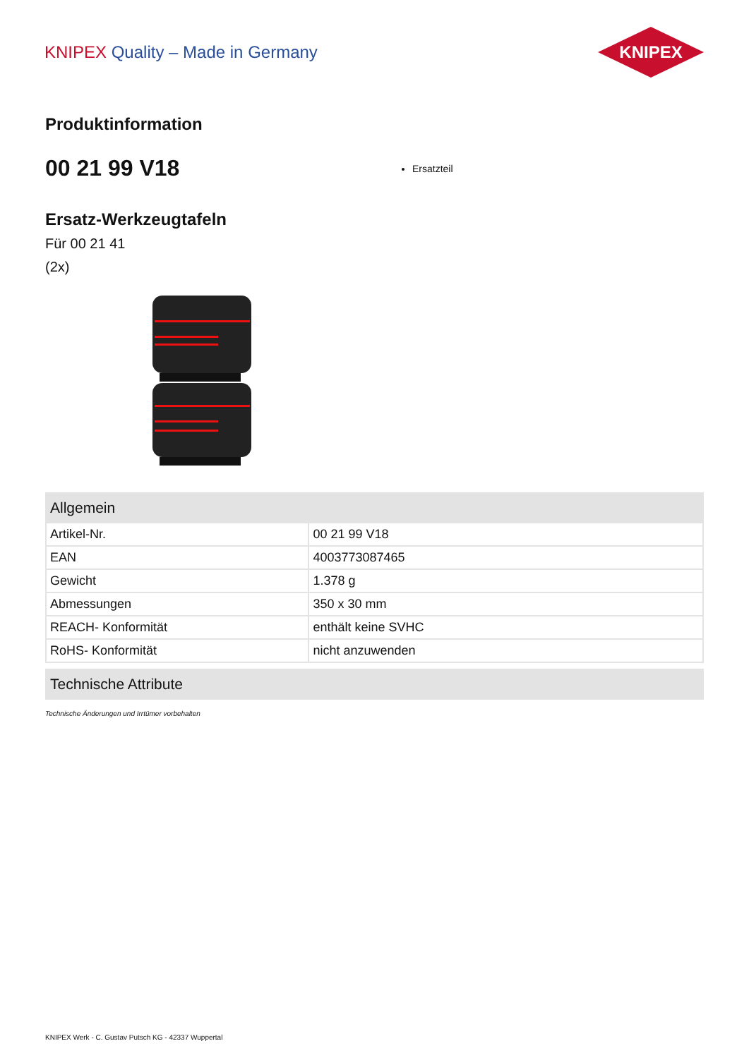KNIPEX Quality – Made in Germany
KNIPEX
Produktinformation
00 21 99 V18
Ersatzteil
Ersatz-Werkzeugtafeln
Für 00 21 41
(2x)
| Allgemein | |
| --- | --- |
| Artikel-Nr. | 00 21 99 V18 |
| EAN | 4003773087465 |
| Gewicht | 1.378 g |
| Abmessungen | 350 x 30 mm |
| REACH- Konformität | enthält keine SVHC |
| RoHS- Konformität | nicht anzuwenden |
| Technische Attribute |
| --- |
Technische Änderungen und Irrtümer vorbehalten
KNIPEX Werk - C. Gustav Putsch KG - 42337 Wuppertal